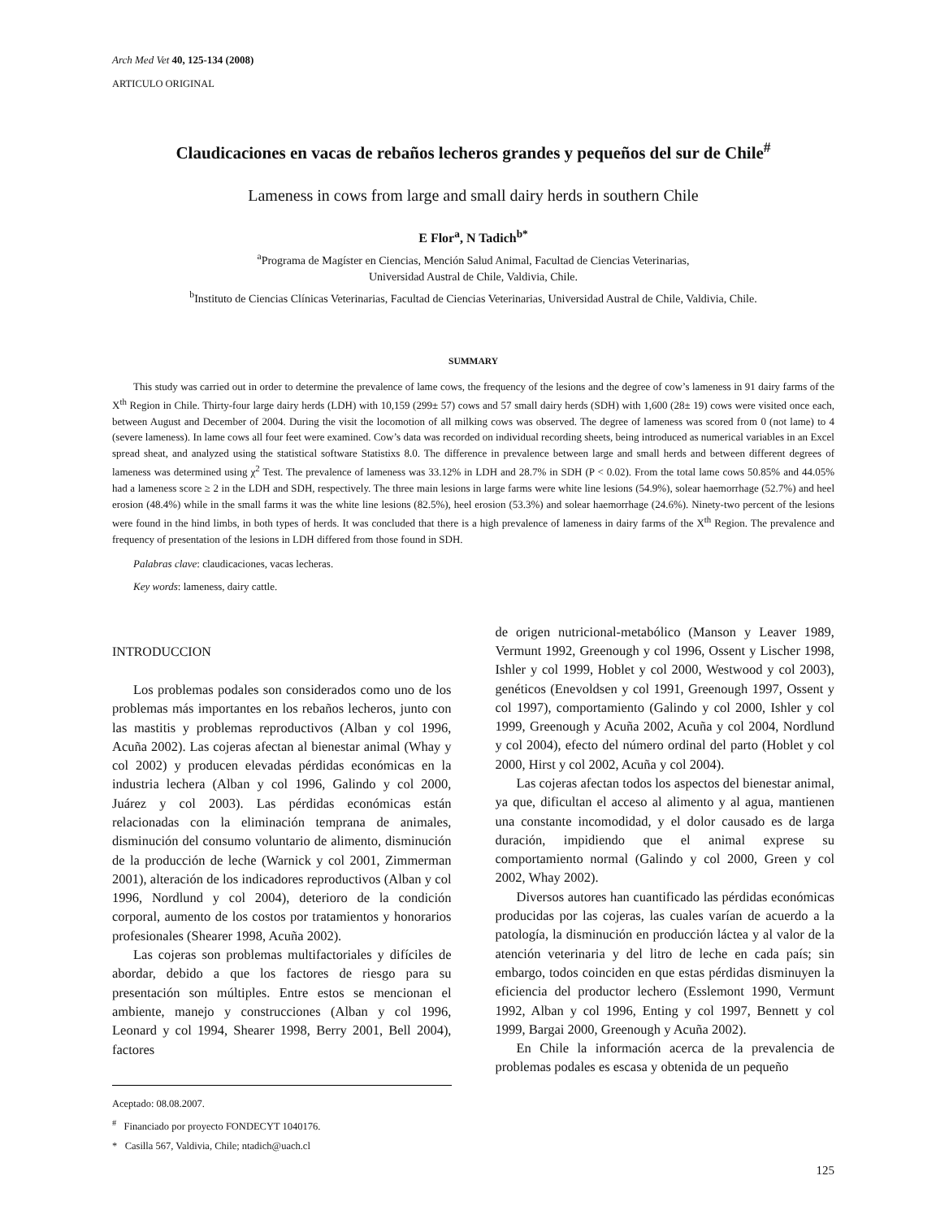Arch Med Vet 40, 125-134 (2008)
ARTICULO ORIGINAL
Claudicaciones en vacas de rebaños lecheros grandes y pequeños del sur de Chile<sup>#</sup>
Lameness in cows from large and small dairy herds in southern Chile
E Flor<sup>a</sup>, N Tadich<sup>b*</sup>
<sup>a</sup> Programa de Magíster en Ciencias, Mención Salud Animal, Facultad de Ciencias Veterinarias,
Universidad Austral de Chile, Valdivia, Chile.
<sup>b</sup> Instituto de Ciencias Clínicas Veterinarias, Facultad de Ciencias Veterinarias, Universidad Austral de Chile, Valdivia, Chile.
SUMMARY
This study was carried out in order to determine the prevalence of lame cows, the frequency of the lesions and the degree of cow’s lameness in 91 dairy farms of the X<sup>th</sup> Region in Chile. Thirty-four large dairy herds (LDH) with 10,159 (299± 57) cows and 57 small dairy herds (SDH) with 1,600 (28± 19) cows were visited once each, between August and December of 2004. During the visit the locomotion of all milking cows was observed. The degree of lameness was scored from 0 (not lame) to 4 (severe lameness). In lame cows all four feet were examined. Cow’s data was recorded on individual recording sheets, being introduced as numerical variables in an Excel spread sheat, and analyzed using the statistical software Statistixs 8.0. The difference in prevalence between large and small herds and between different degrees of lameness was determined using χ<sup>2</sup> Test. The prevalence of lameness was 33.12% in LDH and 28.7% in SDH (P < 0.02). From the total lame cows 50.85% and 44.05% had a lameness score ≥ 2 in the LDH and SDH, respectively. The three main lesions in large farms were white line lesions (54.9%), solear haemorrhage (52.7%) and heel erosion (48.4%) while in the small farms it was the white line lesions (82.5%), heel erosion (53.3%) and solear haemorrhage (24.6%). Ninety-two percent of the lesions were found in the hind limbs, in both types of herds. It was concluded that there is a high prevalence of lameness in dairy farms of the X<sup>th</sup> Region. The prevalence and frequency of presentation of the lesions in LDH differed from those found in SDH.
Palabras clave: claudicaciones, vacas lecheras.
Key words: lameness, dairy cattle.
INTRODUCCION
Los problemas podales son considerados como uno de los problemas más importantes en los rebaños lecheros, junto con las mastitis y problemas reproductivos (Alban y col 1996, Acuña 2002). Las cojeras afectan al bienestar animal (Whay y col 2002) y producen elevadas pérdidas económicas en la industria lechera (Alban y col 1996, Galindo y col 2000, Juárez y col 2003). Las pérdidas económicas están relacionadas con la eliminación temprana de animales, disminución del consumo voluntario de alimento, disminución de la producción de leche (Warnick y col 2001, Zimmerman 2001), alteración de los indicadores reproductivos (Alban y col 1996, Nordlund y col 2004), deterioro de la condición corporal, aumento de los costos por tratamientos y honorarios profesionales (Shearer 1998, Acuña 2002).
Las cojeras son problemas multifactoriales y difíciles de abordar, debido a que los factores de riesgo para su presentación son múltiples. Entre estos se mencionan el ambiente, manejo y construcciones (Alban y col 1996, Leonard y col 1994, Shearer 1998, Berry 2001, Bell 2004), factores
Aceptado: 08.08.2007.
<sup>#</sup> Financiado por proyecto FONDECYT 1040176.
* Casilla 567, Valdivia, Chile; ntadich@uach.cl
de origen nutricional-metabólico (Manson y Leaver 1989, Vermunt 1992, Greenough y col 1996, Ossent y Lischer 1998, Ishler y col 1999, Hoblet y col 2000, Westwood y col 2003), genéticos (Enevoldsen y col 1991, Greenough 1997, Ossent y col 1997), comportamiento (Galindo y col 2000, Ishler y col 1999, Greenough y Acuña 2002, Acuña y col 2004, Nordlund y col 2004), efecto del número ordinal del parto (Hoblet y col 2000, Hirst y col 2002, Acuña y col 2004).
Las cojeras afectan todos los aspectos del bienestar animal, ya que, dificultan el acceso al alimento y al agua, mantienen una constante incomodidad, y el dolor causado es de larga duración, impidiendo que el animal exprese su comportamiento normal (Galindo y col 2000, Green y col 2002, Whay 2002).
Diversos autores han cuantificado las pérdidas económicas producidas por las cojeras, las cuales varían de acuerdo a la patología, la disminución en producción láctea y al valor de la atención veterinaria y del litro de leche en cada país; sin embargo, todos coinciden en que estas pérdidas disminuyen la eficiencia del productor lechero (Esslemont 1990, Vermunt 1992, Alban y col 1996, Enting y col 1997, Bennett y col 1999, Bargai 2000, Greenough y Acuña 2002).
En Chile la información acerca de la prevalencia de problemas podales es escasa y obtenida de un pequeño
125